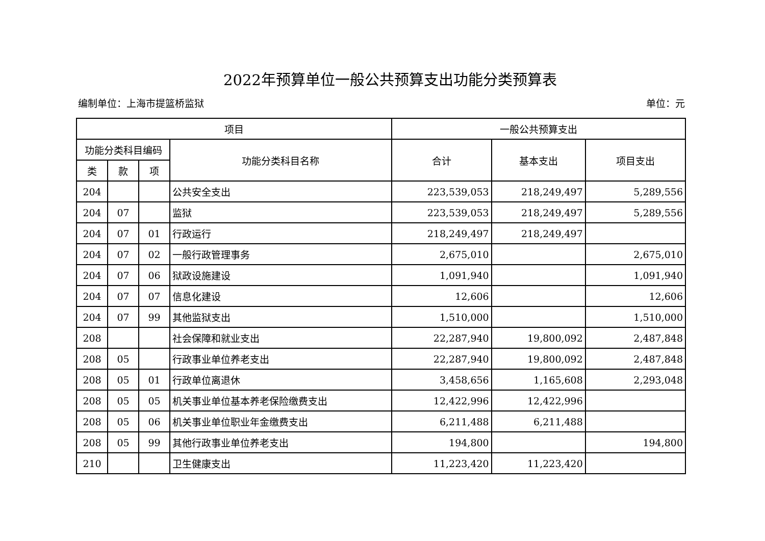2022年预算单位一般公共预算支出功能分类预算表
编制单位：上海市提篮桥监狱 单位：元
| 项目 | | | | 一般公共预算支出 | | |
| --- | --- | --- | --- | --- | --- | --- |
| 功能分类科目编码 | | | 功能分类科目名称 | 合计 | 基本支出 | 项目支出 |
| 类 | 款 | 项 | | | | |
| 204 | | | 公共安全支出 | 223,539,053 | 218,249,497 | 5,289,556 |
| 204 | 07 | | 监狱 | 223,539,053 | 218,249,497 | 5,289,556 |
| 204 | 07 | 01 | 行政运行 | 218,249,497 | 218,249,497 | |
| 204 | 07 | 02 | 一般行政管理事务 | 2,675,010 | | 2,675,010 |
| 204 | 07 | 06 | 狱政设施建设 | 1,091,940 | | 1,091,940 |
| 204 | 07 | 07 | 信息化建设 | 12,606 | | 12,606 |
| 204 | 07 | 99 | 其他监狱支出 | 1,510,000 | | 1,510,000 |
| 208 | | | 社会保障和就业支出 | 22,287,940 | 19,800,092 | 2,487,848 |
| 208 | 05 | | 行政事业单位养老支出 | 22,287,940 | 19,800,092 | 2,487,848 |
| 208 | 05 | 01 | 行政单位离退休 | 3,458,656 | 1,165,608 | 2,293,048 |
| 208 | 05 | 05 | 机关事业单位基本养老保险缴费支出 | 12,422,996 | 12,422,996 | |
| 208 | 05 | 06 | 机关事业单位职业年金缴费支出 | 6,211,488 | 6,211,488 | |
| 208 | 05 | 99 | 其他行政事业单位养老支出 | 194,800 | | 194,800 |
| 210 | | | 卫生健康支出 | 11,223,420 | 11,223,420 | |